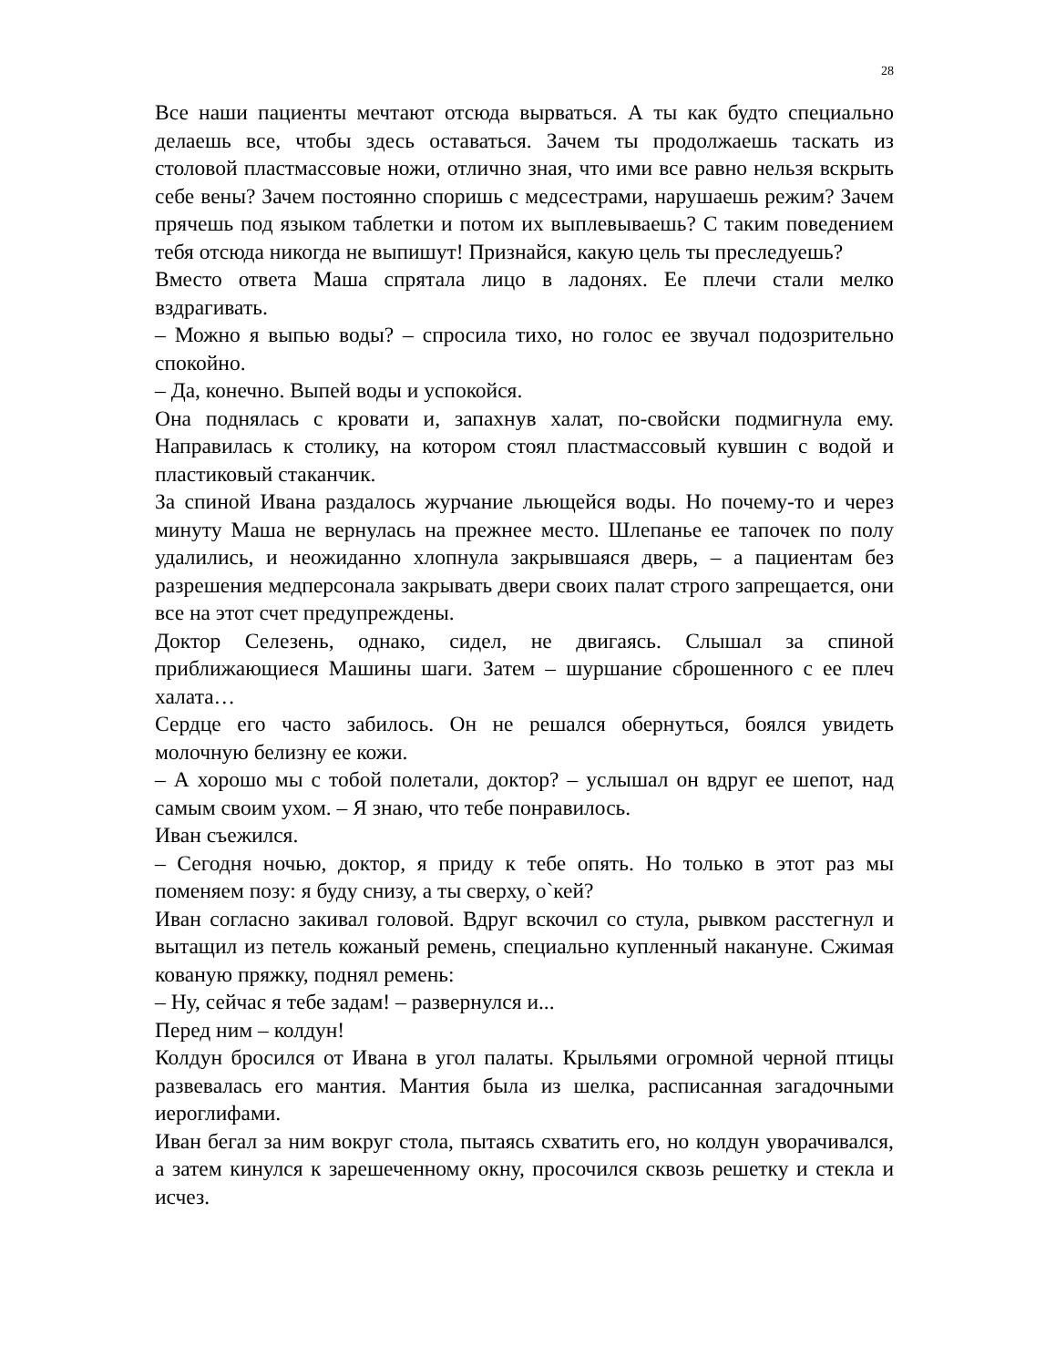28
Все наши пациенты мечтают отсюда вырваться. А ты как будто специально делаешь все, чтобы здесь оставаться. Зачем ты продолжаешь таскать из столовой пластмассовые ножи, отлично зная, что ими все равно нельзя вскрыть себе вены? Зачем постоянно споришь с медсестрами, нарушаешь режим? Зачем прячешь под языком таблетки и потом их выплевываешь? С таким поведением тебя отсюда никогда не выпишут! Признайся, какую цель ты преследуешь?
Вместо ответа Маша спрятала лицо в ладонях. Ее плечи стали мелко вздрагивать.
– Можно я выпью воды? – спросила тихо, но голос ее звучал подозрительно спокойно.
– Да, конечно. Выпей воды и успокойся.
Она поднялась с кровати и, запахнув халат, по-свойски подмигнула ему. Направилась к столику, на котором стоял пластмассовый кувшин с водой и пластиковый стаканчик.
За спиной Ивана раздалось журчание льющейся воды. Но почему-то и через минуту Маша не вернулась на прежнее место. Шлепанье ее тапочек по полу удалились, и неожиданно хлопнула закрывшаяся дверь, – а пациентам без разрешения медперсонала закрывать двери своих палат строго запрещается, они все на этот счет предупреждены.
Доктор Селезень, однако, сидел, не двигаясь. Слышал за спиной приближающиеся Машины шаги. Затем – шуршание сброшенного с ее плеч халата…
Сердце его часто забилось. Он не решался обернуться, боялся увидеть молочную белизну ее кожи.
– А хорошо мы с тобой полетали, доктор? – услышал он вдруг ее шепот, над самым своим ухом. – Я знаю, что тебе понравилось.
Иван съежился.
– Сегодня ночью, доктор, я приду к тебе опять. Но только в этот раз мы поменяем позу: я буду снизу, а ты сверху, о`кей?
Иван согласно закивал головой. Вдруг вскочил со стула, рывком расстегнул и вытащил из петель кожаный ремень, специально купленный накануне. Сжимая кованую пряжку, поднял ремень:
– Ну, сейчас я тебе задам! – развернулся и...
Перед ним – колдун!
Колдун бросился от Ивана в угол палаты. Крыльями огромной черной птицы развевалась его мантия. Мантия была из шелка, расписанная загадочными иероглифами.
Иван бегал за ним вокруг стола, пытаясь схватить его, но колдун уворачивался, а затем кинулся к зарешеченному окну, просочился сквозь решетку и стекла и исчез.